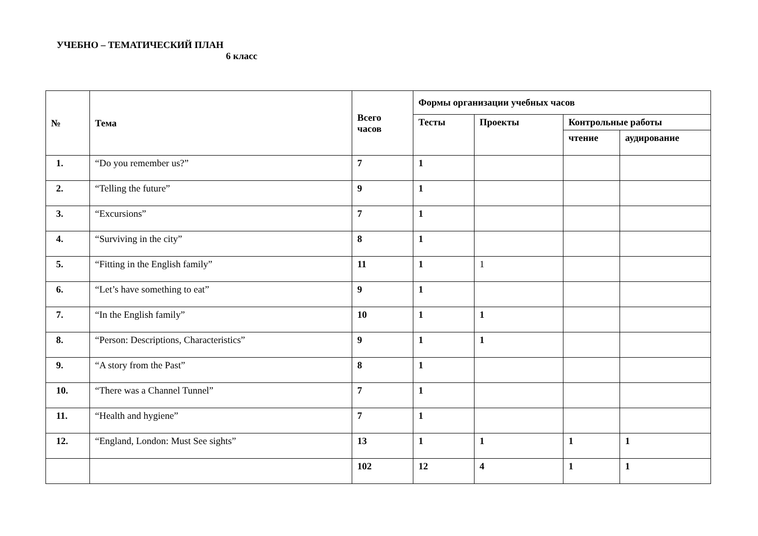УЧЕБНО – ТЕМАТИЧЕСКИЙ ПЛАН
6 класс
| № | Тема | Всего часов | Формы организации учебных часов | | | |
| --- | --- | --- | --- | --- | --- | --- |
| | | | Тесты | Проекты | Контрольные работы | |
| | | | | | чтение | аудирование |
| 1. | “Do you remember us?” | 7 | 1 | | | |
| 2. | “Telling the future” | 9 | 1 | | | |
| 3. | “Excursions” | 7 | 1 | | | |
| 4. | “Surviving in the city” | 8 | 1 | | | |
| 5. | “Fitting in the English family” | 11 | 1 | 1 | | |
| 6. | “Let’s have something to eat” | 9 | 1 | | | |
| 7. | “In the English family” | 10 | 1 | 1 | | |
| 8. | “Person: Descriptions, Characteristics” | 9 | 1 | 1 | | |
| 9. | “A story from the Past” | 8 | 1 | | | |
| 10. | “There was a Channel Tunnel” | 7 | 1 | | | |
| 11. | “Health and hygiene” | 7 | 1 | | | |
| 12. | “England, London: Must See sights” | 13 | 1 | 1 | 1 | 1 |
| | | 102 | 12 | 4 | 1 | 1 |